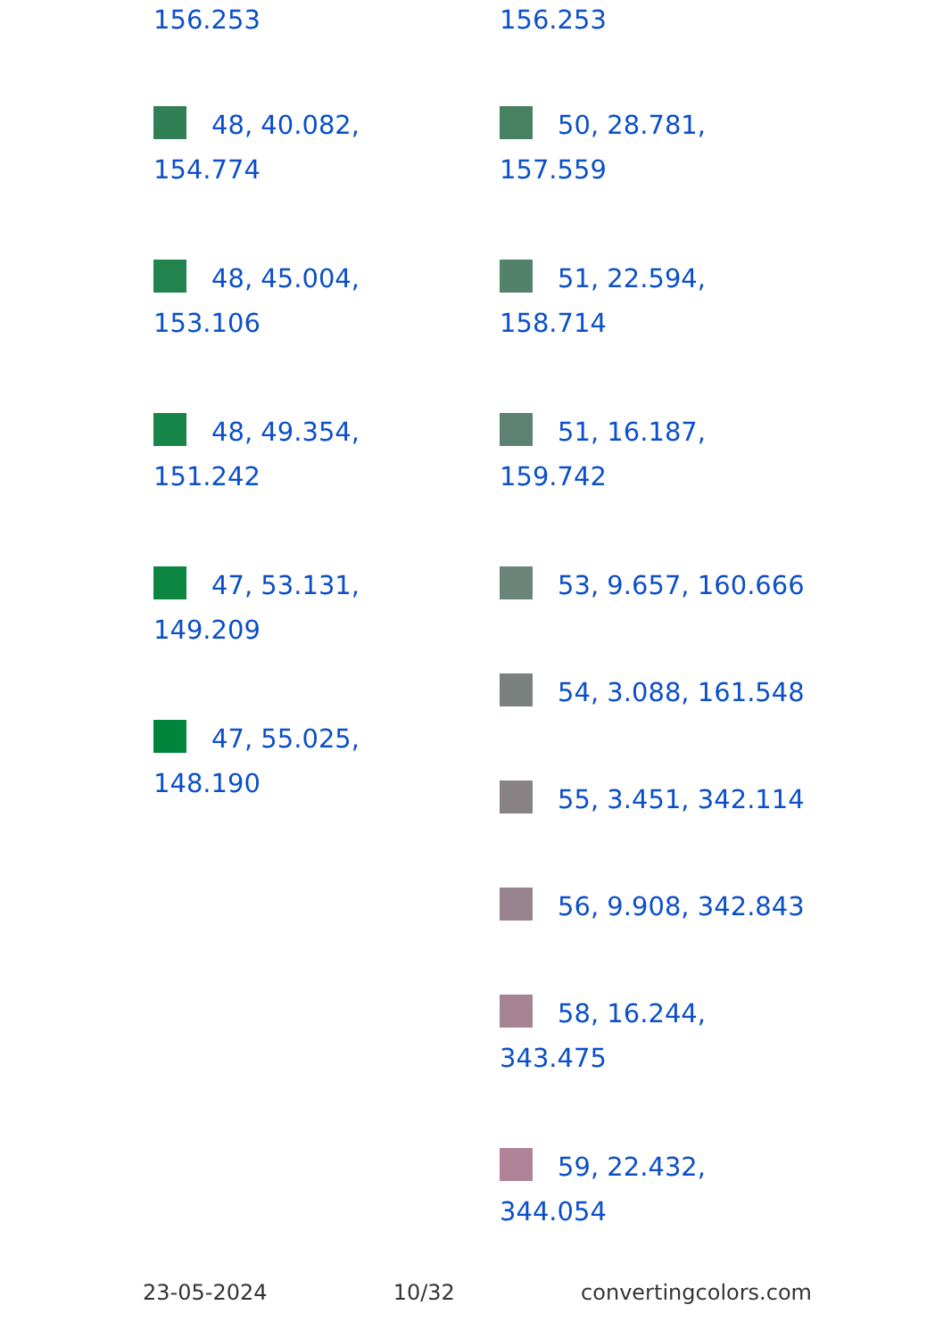156.253
48, 40.082, 154.774
48, 45.004, 153.106
48, 49.354, 151.242
47, 53.131, 149.209
47, 55.025, 148.190
156.253
50, 28.781, 157.559
51, 22.594, 158.714
51, 16.187, 159.742
53, 9.657, 160.666
54, 3.088, 161.548
55, 3.451, 342.114
56, 9.908, 342.843
58, 16.244, 343.475
59, 22.432, 344.054
23-05-2024 10/32 convertingcolors.com